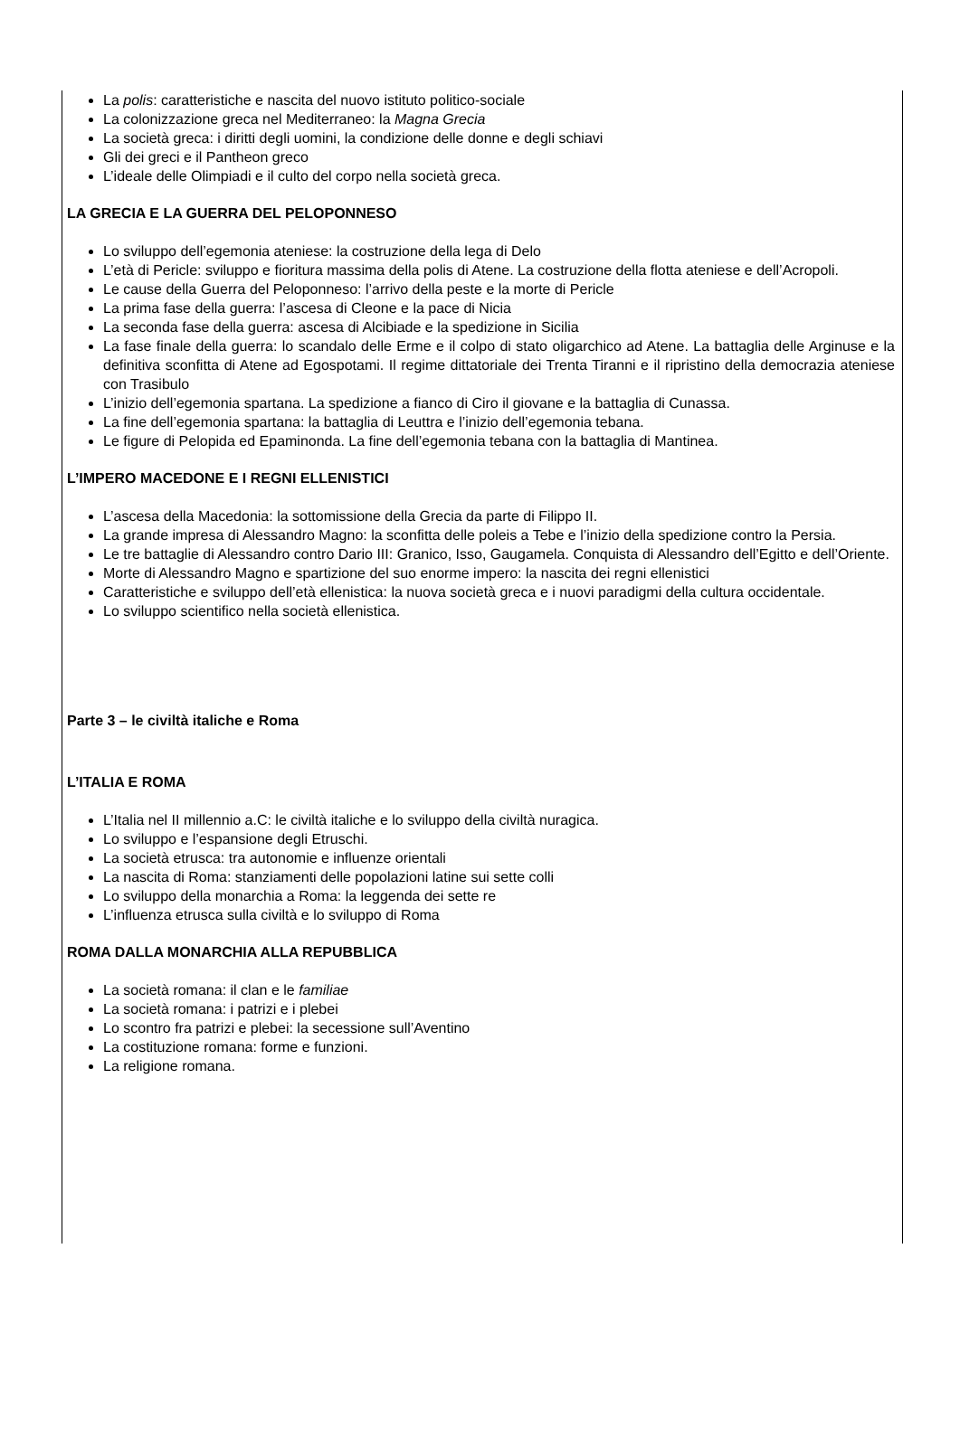La polis: caratteristiche e nascita del nuovo istituto politico-sociale
La colonizzazione greca nel Mediterraneo: la Magna Grecia
La società greca: i diritti degli uomini, la condizione delle donne e degli schiavi
Gli dei greci e il Pantheon greco
L’ideale delle Olimpiadi e il culto del corpo nella società greca.
LA GRECIA E LA GUERRA DEL PELOPONNESO
Lo sviluppo dell’egemonia ateniese: la costruzione della lega di Delo
L’età di Pericle: sviluppo e fioritura massima della polis di Atene. La costruzione della flotta ateniese e dell’Acropoli.
Le cause della Guerra del Peloponneso: l’arrivo della peste e la morte di Pericle
La prima fase della guerra: l’ascesa di Cleone e la pace di Nicia
La seconda fase della guerra: ascesa di Alcibiade e la spedizione in Sicilia
La fase finale della guerra: lo scandalo delle Erme e il colpo di stato oligarchico ad Atene. La battaglia delle Arginuse e la definitiva sconfitta di Atene ad Egospotami. Il regime dittatoriale dei Trenta Tiranni e il ripristino della democrazia ateniese con Trasibulo
L’inizio dell’egemonia spartana. La spedizione a fianco di Ciro il giovane e la battaglia di Cunassa.
La fine dell’egemonia spartana: la battaglia di Leuttra e l’inizio dell’egemonia tebana.
Le figure di Pelopida ed Epaminonda. La fine dell’egemonia tebana con la battaglia di Mantinea.
L’IMPERO MACEDONE E I REGNI ELLENISTICI
L’ascesa della Macedonia: la sottomissione della Grecia da parte di Filippo II.
La grande impresa di Alessandro Magno: la sconfitta delle poleis a Tebe e l’inizio della spedizione contro la Persia.
Le tre battaglie di Alessandro contro Dario III: Granico, Isso, Gaugamela. Conquista di Alessandro dell’Egitto e dell’Oriente.
Morte di Alessandro Magno e spartizione del suo enorme impero: la nascita dei regni ellenistici
Caratteristiche e sviluppo dell’età ellenistica: la nuova società greca e i nuovi paradigmi della cultura occidentale.
Lo sviluppo scientifico nella società ellenistica.
Parte 3 – le civiltà italiche e Roma
L’ITALIA E ROMA
L’Italia nel II millennio a.C: le civiltà italiche e lo sviluppo della civiltà nuragica.
Lo sviluppo e l’espansione degli Etruschi.
La società etrusca: tra autonomie e influenze orientali
La nascita di Roma: stanziamenti delle popolazioni latine sui sette colli
Lo sviluppo della monarchia a Roma: la leggenda dei sette re
L’influenza etrusca sulla civiltà e lo sviluppo di Roma
ROMA DALLA MONARCHIA ALLA REPUBBLICA
La società romana: il clan e le familiae
La società romana: i patrizi e i plebei
Lo scontro fra patrizi e plebei: la secessione sull’Aventino
La costituzione romana: forme e funzioni.
La religione romana.